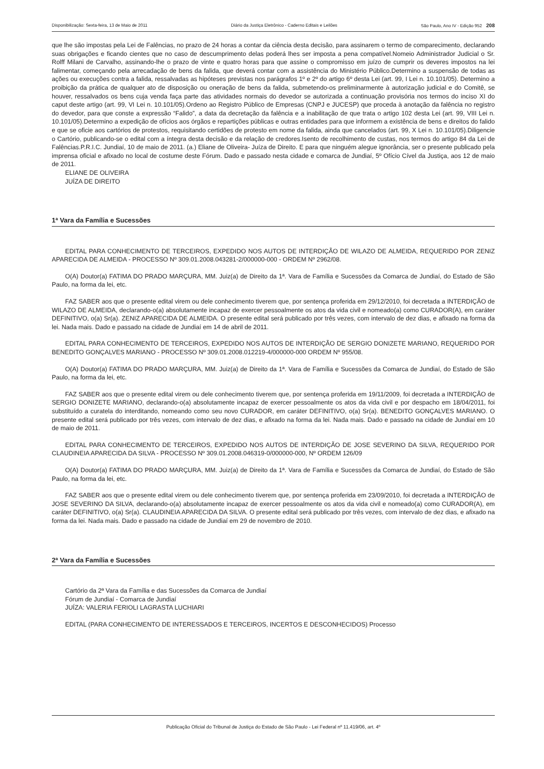Disponibilização: Sexta-feira, 13 de Maio de 2011 Diário da Justiça Eletrônico - Caderno Editais e Leilões São Paulo, Ano IV - Edição 952 208
que lhe são impostas pela Lei de Falências, no prazo de 24 horas a contar da ciência desta decisão, para assinarem o termo de comparecimento, declarando suas obrigações e ficando cientes que no caso de descumprimento delas poderá lhes ser imposta a pena compatível.Nomeio Administrador Judicial o Sr. Rolff Milani de Carvalho, assinando-lhe o prazo de vinte e quatro horas para que assine o compromisso em juízo de cumprir os deveres impostos na lei falimentar, começando pela arrecadação de bens da falida, que deverá contar com a assistência do Ministério Público.Determino a suspensão de todas as ações ou execuções contra a falida, ressalvadas as hipóteses previstas nos parágrafos 1º e 2º do artigo 6º desta Lei (art. 99, I Lei n. 10.101/05). Determino a proibição da prática de qualquer ato de disposição ou oneração de bens da falida, submetendo-os preliminarmente à autorização judicial e do Comitê, se houver, ressalvados os bens cuja venda faça parte das atividades normais do devedor se autorizada a continuação provisória nos termos do inciso XI do caput deste artigo (art. 99, VI Lei n. 10.101/05).Ordeno ao Registro Público de Empresas (CNPJ e JUCESP) que proceda à anotação da falência no registro do devedor, para que conste a expressão “Falido”, a data da decretação da falência e a inabilitação de que trata o artigo 102 desta Lei (art. 99, VIII Lei n. 10.101/05).Determino a expedição de ofícios aos órgãos e repartições públicas e outras entidades para que informem a existência de bens e direitos do falido e que se oficie aos cartórios de protestos, requisitando certidões de protesto em nome da falida, ainda que cancelados (art. 99, X Lei n. 10.101/05).Diligencie o Cartório, publicando-se o edital com a íntegra desta decisão e da relação de credores.Isento de recolhimento de custas, nos termos do artigo 84 da Lei de Falências.P.R.I.C. Jundiaí, 10 de maio de 2011. (a.) Eliane de Oliveira- Juíza de Direito. E para que ninguém alegue ignorância, ser o presente publicado pela imprensa oficial e afixado no local de costume deste Fórum. Dado e passado nesta cidade e comarca de Jundiaí, 5º Ofício Cível da Justiça, aos 12 de maio de 2011.
ELIANE DE OLIVEIRA
JUÍZA DE DIREITO
1ª Vara da Família e Sucessões
EDITAL PARA CONHECIMENTO DE TERCEIROS, EXPEDIDO NOS AUTOS DE INTERDIÇÃO DE WILAZO DE ALMEIDA, REQUERIDO POR ZENIZ APARECIDA DE ALMEIDA - PROCESSO Nº 309.01.2008.043281-2/000000-000 - ORDEM Nº 2962/08.
O(A) Doutor(a) FATIMA DO PRADO MARÇURA, MM. Juiz(a) de Direito da 1ª. Vara de Família e Sucessões da Comarca de Jundiaí, do Estado de São Paulo, na forma da lei, etc.
FAZ SABER aos que o presente edital virem ou dele conhecimento tiverem que, por sentença proferida em 29/12/2010, foi decretada a INTERDIÇÃO de WILAZO DE ALMEIDA, declarando-o(a) absolutamente incapaz de exercer pessoalmente os atos da vida civil e nomeado(a) como CURADOR(A), em caráter DEFINITIVO, o(a) Sr(a). ZENIZ APARECIDA DE ALMEIDA. O presente edital será publicado por três vezes, com intervalo de dez dias, e afixado na forma da lei. Nada mais. Dado e passado na cidade de Jundiaí em 14 de abril de 2011.
EDITAL PARA CONHECIMENTO DE TERCEIROS, EXPEDIDO NOS AUTOS DE INTERDIÇÃO DE SERGIO DONIZETE MARIANO, REQUERIDO POR BENEDITO GONÇALVES MARIANO - PROCESSO Nº 309.01.2008.012219-4/000000-000 ORDEM Nº 955/08.
O(A) Doutor(a) FATIMA DO PRADO MARÇURA, MM. Juiz(a) de Direito da 1ª. Vara de Família e Sucessões da Comarca de Jundiaí, do Estado de São Paulo, na forma da lei, etc.
FAZ SABER aos que o presente edital virem ou dele conhecimento tiverem que, por sentença proferida em 19/11/2009, foi decretada a INTERDIÇÃO de SERGIO DONIZETE MARIANO, declarando-o(a) absolutamente incapaz de exercer pessoalmente os atos da vida civil e por despacho em 18/04/2011, foi substituído a curatela do interditando, nomeando como seu novo CURADOR, em caráter DEFINITIVO, o(a) Sr(a). BENEDITO GONÇALVES MARIANO. O presente edital será publicado por três vezes, com intervalo de dez dias, e afixado na forma da lei. Nada mais. Dado e passado na cidade de Jundiaí em 10 de maio de 2011.
EDITAL PARA CONHECIMENTO DE TERCEIROS, EXPEDIDO NOS AUTOS DE INTERDIÇÃO DE JOSE SEVERINO DA SILVA, REQUERIDO POR CLAUDINEIA APARECIDA DA SILVA - PROCESSO Nº 309.01.2008.046319-0/000000-000, Nº ORDEM 126/09
O(A) Doutor(a) FATIMA DO PRADO MARÇURA, MM. Juiz(a) de Direito da 1ª. Vara de Família e Sucessões da Comarca de Jundiaí, do Estado de São Paulo, na forma da lei, etc.
FAZ SABER aos que o presente edital virem ou dele conhecimento tiverem que, por sentença proferida em 23/09/2010, foi decretada a INTERDIÇÃO de JOSE SEVERINO DA SILVA, declarando-o(a) absolutamente incapaz de exercer pessoalmente os atos da vida civil e nomeado(a) como CURADOR(A), em caráter DEFINITIVO, o(a) Sr(a). CLAUDINEIA APARECIDA DA SILVA. O presente edital será publicado por três vezes, com intervalo de dez dias, e afixado na forma da lei. Nada mais. Dado e passado na cidade de Jundiaí em 29 de novembro de 2010.
2ª Vara da Família e Sucessões
Cartório da 2ª Vara da Família e das Sucessões da Comarca de Jundiaí
Fórum de Jundiaí - Comarca de Jundiaí
JUÍZA: VALERIA FERIOLI LAGRASTA LUCHIARI
EDITAL (PARA CONHECIMENTO DE INTERESSADOS E TERCEIROS, INCERTOS E DESCONHECIDOS) Processo
Publicação Oficial do Tribunal de Justiça do Estado de São Paulo - Lei Federal nº 11.419/06, art. 4º